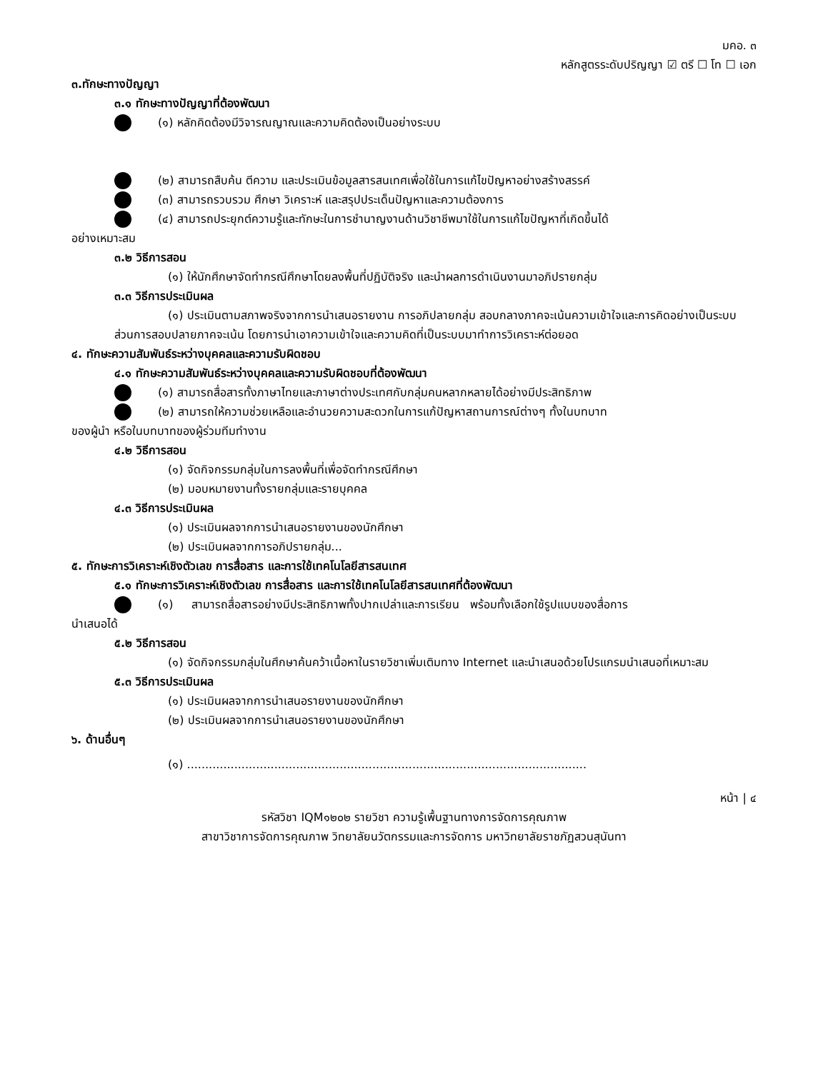มคอ. ๓
หลักสูตรระดับปริญญา ☑ ตรี ☐ โท ☐ เอก
๓.ทักษะทางปัญญา
๓.๑ ทักษะทางปัญญาที่ต้องพัฒนา
(๑) หลักคิดต้องมีวิจารณญาณและความคิดต้องเป็นอย่างระบบ
(๒) สามารถสืบค้น ตีความ และประเมินข้อมูลสารสนเทศเพื่อใช้ในการแก้ไขปัญหาอย่างสร้างสรรค์
(๓) สามารถรวบรวม ศึกษา วิเคราะห์ และสรุปประเด็นปัญหาและความต้องการ
(๔) สามารถประยุกต์ความรู้และทักษะในการชำนาญงานด้านวิชาชีพมาใช้ในการแก้ไขปัญหาที่เกิดขึ้นได้
อย่างเหมาะสม
๓.๒ วิธีการสอน
(๑) ให้นักศึกษาจัดทำกรณีศึกษาโดยลงพื้นที่ปฏิบัติจริง และนำผลการดำเนินงานมาอภิปรายกลุ่ม
๓.๓ วิธีการประเมินผล
(๑) ประเมินตามสภาพจริงจากการนำเสนอรายงาน การอภิปลายกลุ่ม สอบกลางภาคจะเน้นความเข้าใจและการคิดอย่างเป็นระบบ ส่วนการสอบปลายภาคจะเน้น โดยการนำเอาความเข้าใจและความคิดที่เป็นระบบมาทำการวิเคราะห์ต่อยอด
๔. ทักษะความสัมพันธ์ระหว่างบุคคลและความรับผิดชอบ
๔.๑ ทักษะความสัมพันธ์ระหว่างบุคคลและความรับผิดชอบที่ต้องพัฒนา
(๑) สามารถสื่อสารทั้งภาษาไทยและภาษาต่างประเทศกับกลุ่มคนหลากหลายได้อย่างมีประสิทธิภาพ
(๒) สามารถให้ความช่วยเหลือและอำนวยความสะดวกในการแก้ปัญหาสถานการณ์ต่างๆ ทั้งในบทบาท
ของผู้นำ หรือในบทบาทของผู้ร่วมทีมทำงาน
๔.๒ วิธีการสอน
(๑) จัดกิจกรรมกลุ่มในการลงพื้นที่เพื่อจัดทำกรณีศึกษา
(๒) มอบหมายงานทั้งรายกลุ่มและรายบุคคล
๔.๓ วิธีการประเมินผล
(๑) ประเมินผลจากการนำเสนอรายงานของนักศึกษา
(๒) ประเมินผลจากการอภิปรายกลุ่ม...
๕. ทักษะการวิเคราะห์เชิงตัวเลข การสื่อสาร และการใช้เทคโนโลยีสารสนเทศ
๕.๑ ทักษะการวิเคราะห์เชิงตัวเลข การสื่อสาร และการใช้เทคโนโลยีสารสนเทศที่ต้องพัฒนา
(๑) สามารถสื่อสารอย่างมีประสิทธิภาพทั้งปากเปล่าและการเรียน พร้อมทั้งเลือกใช้รูปแบบของสื่อการ
นำเสนอได้
๕.๒ วิธีการสอน
(๑) จัดกิจกรรมกลุ่มในศึกษาค้นคว้าเนื้อหาในรายวิชาเพิ่มเติมทาง Internet และนำเสนอด้วยโปรแกรมนำเสนอที่เหมาะสม
๕.๓ วิธีการประเมินผล
(๑) ประเมินผลจากการนำเสนอรายงานของนักศึกษา
(๒) ประเมินผลจากการนำเสนอรายงานของนักศึกษา
๖. ด้านอื่นๆ
(๑) ..............................................................................................................
หน้า | ๔
รหัสวิชา IQM๑๒๐๒ รายวิชา ความรู้เพื้นฐานทางการจัดการคุณภาพ
สาขาวิชาการจัดการคุณภาพ วิทยาลัยนวัตกรรมและการจัดการ มหาวิทยาลัยราชภัฏสวนสุนันทา